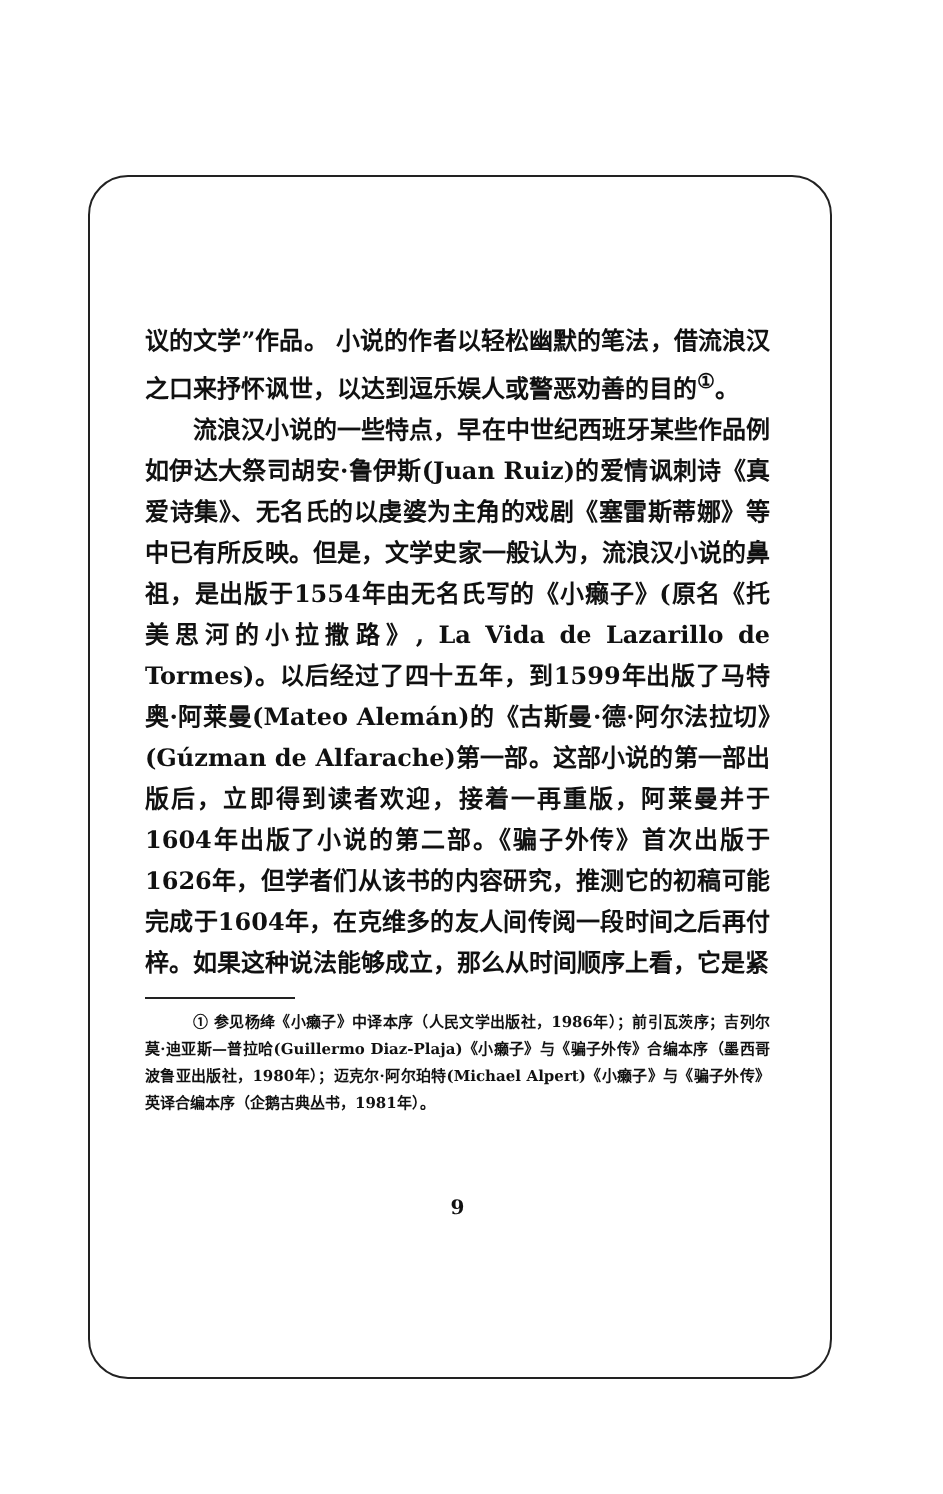议的文学”作品。 小说的作者以轻松幽默的笔法，借流浪汉之口来抒怀讽世，以达到逗乐娱人或警恶劝善的目的<sup>①</sup>。
流浪汉小说的一些特点，早在中世纪西班牙某些作品例如伊达大祭司胡安·鲁伊斯(Juan Ruiz)的爱情讽刺诗《真爱诗集》、无名氏的以虔婆为主角的戏剧《塞雷斯蒂娜》等中已有所反映。但是，文学史家一般认为，流浪汉小说的鼻祖，是出版于1554年由无名氏写的《小癞子》(原名《托美思河的小拉撒路》, La Vida de Lazarillo de Tormes)。以后经过了四十五年，到1599年出版了马特奥·阿莱曼(Mateo Alemán)的《古斯曼·德·阿尔法拉切》(Gúzman de Alfarache)第一部。这部小说的第一部出版后，立即得到读者欢迎，接着一再重版，阿莱曼并于1604年出版了小说的第二部。《骗子外传》首次出版于1626年，但学者们从该书的内容研究，推测它的初稿可能完成于1604年，在克维多的友人间传阅一段时间之后再付梓。如果这种说法能够成立，那么从时间顺序上看，它是紧
① 参见杨绛《小癞子》中译本序（人民文学出版社，1986年）；前引瓦茨序；吉列尔莫·迪亚斯—普拉哈(Guillermo Diaz-Plaja)《小癞子》与《骗子外传》合编本序（墨西哥波鲁亚出版社，1980年）；迈克尔·阿尔珀特(Michael Alpert)《小癞子》与《骗子外传》英译合编本序（企鹅古典丛书，1981年）。
9